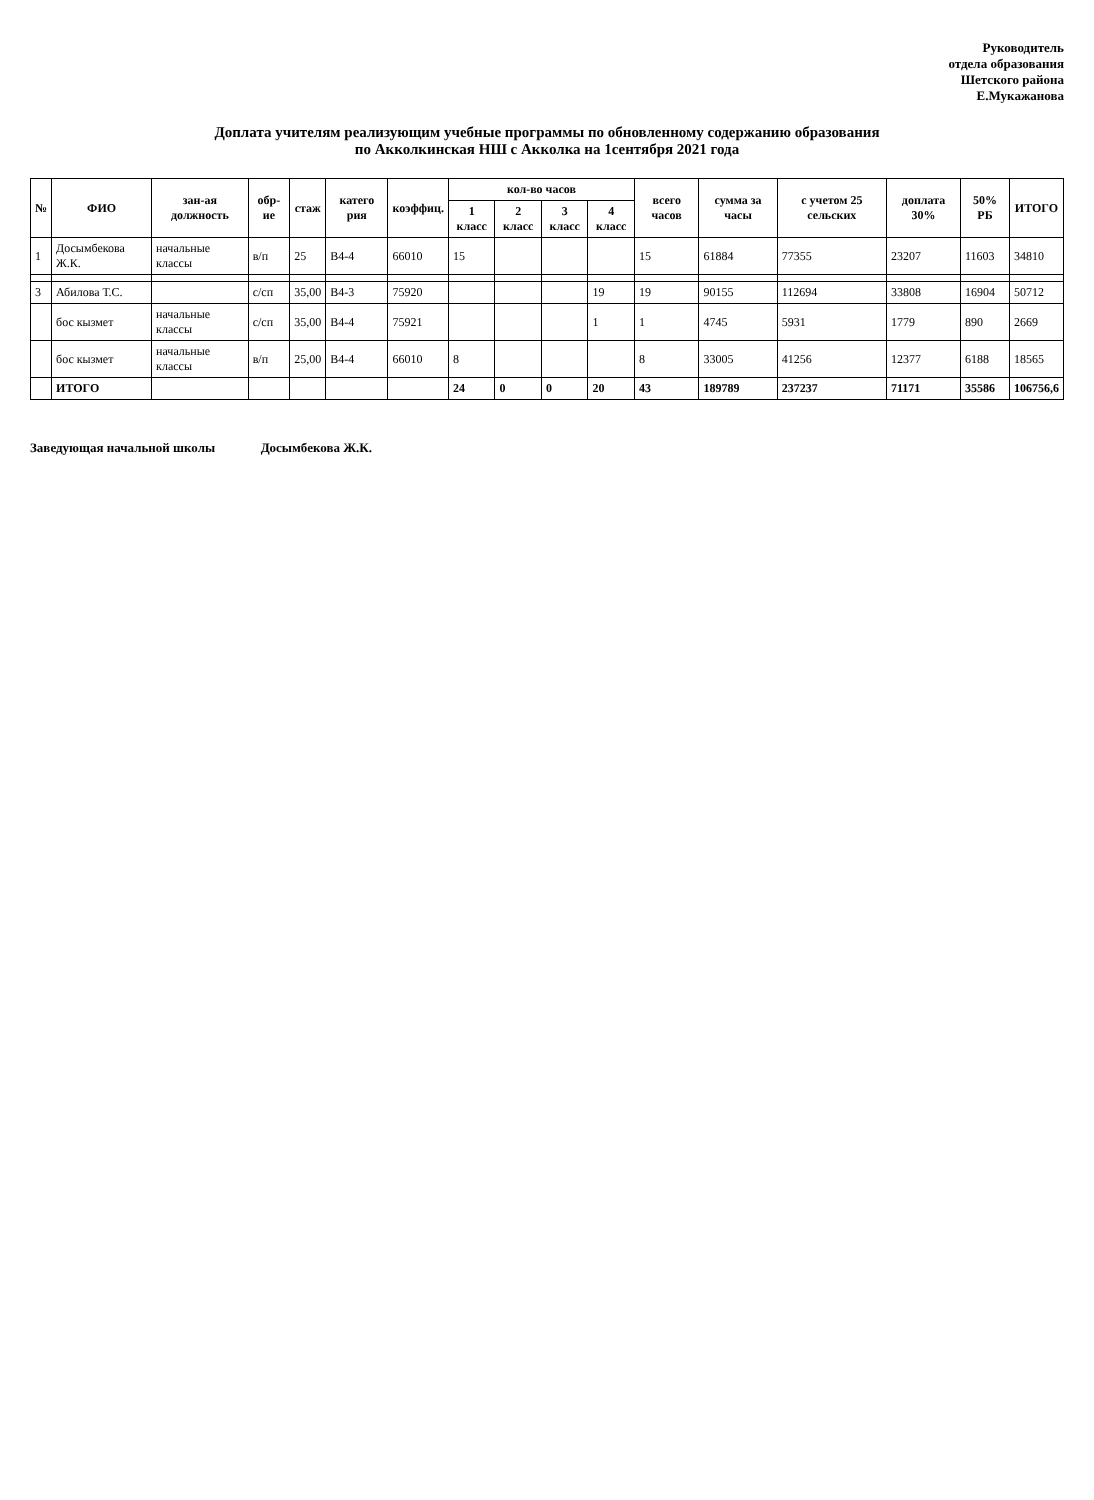Руководитель
отдела образования
Шетского района
Е.Мукажанова
Доплата учителям реализующим учебные программы по обновленному содержанию образования
по Акколкинская НШ с Акколка на 1сентября 2021 года
| № | ФИО | зан-ая должность | обр-ие | стаж | катего рия | коэффиц. | кол-во часов | | | | всего часов | сумма за часы | с учетом 25 сельских | доплата 30% | 50% РБ | ИТОГО |
| --- | --- | --- | --- | --- | --- | --- | --- | --- | --- | --- | --- | --- | --- | --- | --- | --- |
| | | | | | | | 1 класс | 2 класс | 3 класс | 4 класс | | | | | | |
| 1 | Досымбекова Ж.К. | начальные классы | в/п | 25 | В4-4 | 66010 | 15 | | | | 15 | 61884 | 77355 | 23207 | 11603 | 34810 |
| 3 | Абилова Т.С. | | с/сп | 35,00 | В4-3 | 75920 | | | | 19 | 19 | 90155 | 112694 | 33808 | 16904 | 50712 |
| | бос кызмет | начальные классы | с/сп | 35,00 | В4-4 | 75921 | | | | 1 | 1 | 4745 | 5931 | 1779 | 890 | 2669 |
| | бос кызмет | начальные классы | в/п | 25,00 | В4-4 | 66010 | 8 | | | | 8 | 33005 | 41256 | 12377 | 6188 | 18565 |
| | ИТОГО | | | | | | 24 | 0 | 0 | 20 | 43 | 189789 | 237237 | 71171 | 35586 | 106756,6 |
Заведующая начальной школы Досымбекова Ж.К.